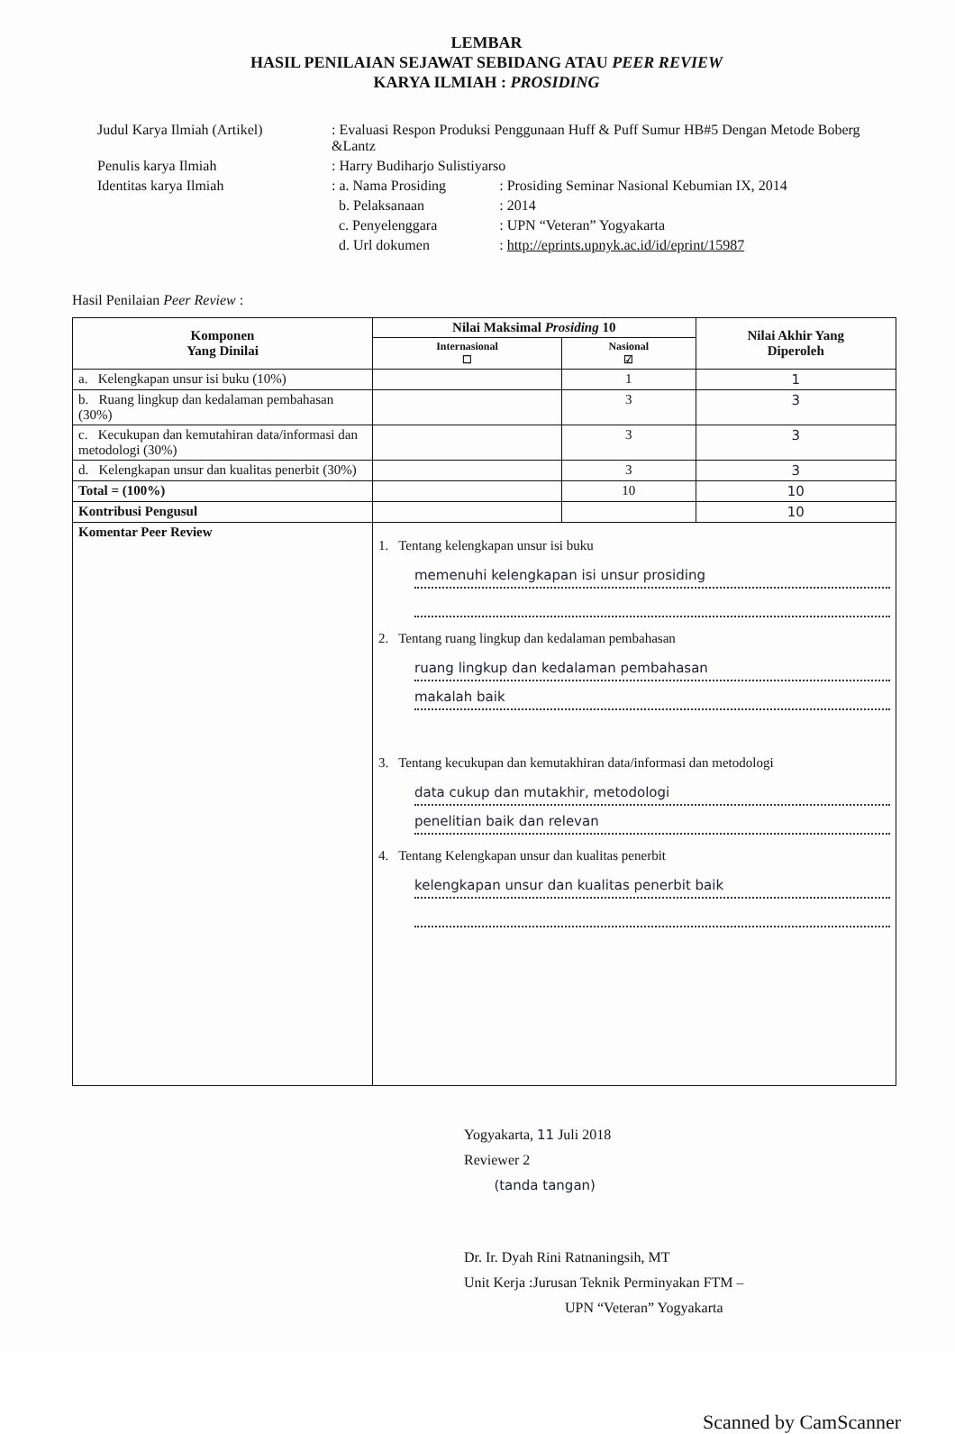LEMBAR
HASIL PENILAIAN SEJAWAT SEBIDANG ATAU PEER REVIEW
KARYA ILMIAH : PROSIDING
| Judul Karya Ilmiah (Artikel) | : Evaluasi Respon Produksi Penggunaan Huff & Puff Sumur HB#5 Dengan Metode Boberg &Lantz | |
| Penulis karya Ilmiah | : Harry Budiharjo Sulistiyarso | |
| Identitas karya Ilmiah | : a. Nama Prosiding | : Prosiding Seminar Nasional Kebumian IX, 2014 |
| | b. Pelaksanaan | : 2014 |
| | c. Penyelenggara | : UPN “Veteran” Yogyakarta |
| | d. Url dokumen | : http://eprints.upnyk.ac.id/id/eprint/15987 |
Hasil Penilaian Peer Review :
| Komponen Yang Dinilai | Nilai Maksimal Prosiding 10 | | Nilai Akhir Yang Diperoleh |
| --- | --- | --- | --- |
| | Internasional ☐ | Nasional ☑ | |
| a. Kelengkapan unsur isi buku (10%) | | 1 | 1 |
| b. Ruang lingkup dan kedalaman pembahasan (30%) | | 3 | 3 |
| c. Kecukupan dan kemutahiran data/informasi dan metodologi (30%) | | 3 | 3 |
| d. Kelengkapan unsur dan kualitas penerbit (30%) | | 3 | 3 |
| Total = (100%) | | 10 | 10 |
| Kontribusi Pengusul | | | 10 |
| Komentar Peer Review | 1. Tentang kelengkapan unsur isi buku memenuhi kelengkapan isi unsur prosiding 2. Tentang ruang lingkup dan kedalaman pembahasan ruang lingkup dan kedalaman pembahasan makalah baik 3. Tentang kecukupan dan kemutakhiran data/informasi dan metodologi data cukup dan mutakhir, metodologi penelitian baik dan relevan 4. Tentang Kelengkapan unsur dan kualitas penerbit kelengkapan unsur dan kualitas penerbit baik | | |
Yogyakarta, 11 Juli 2018
Reviewer 2
(tanda tangan)
Dr. Ir. Dyah Rini Ratnaningsih, MT
Unit Kerja :Jurusan Teknik Perminyakan FTM –
UPN “Veteran” Yogyakarta
Scanned by CamScanner